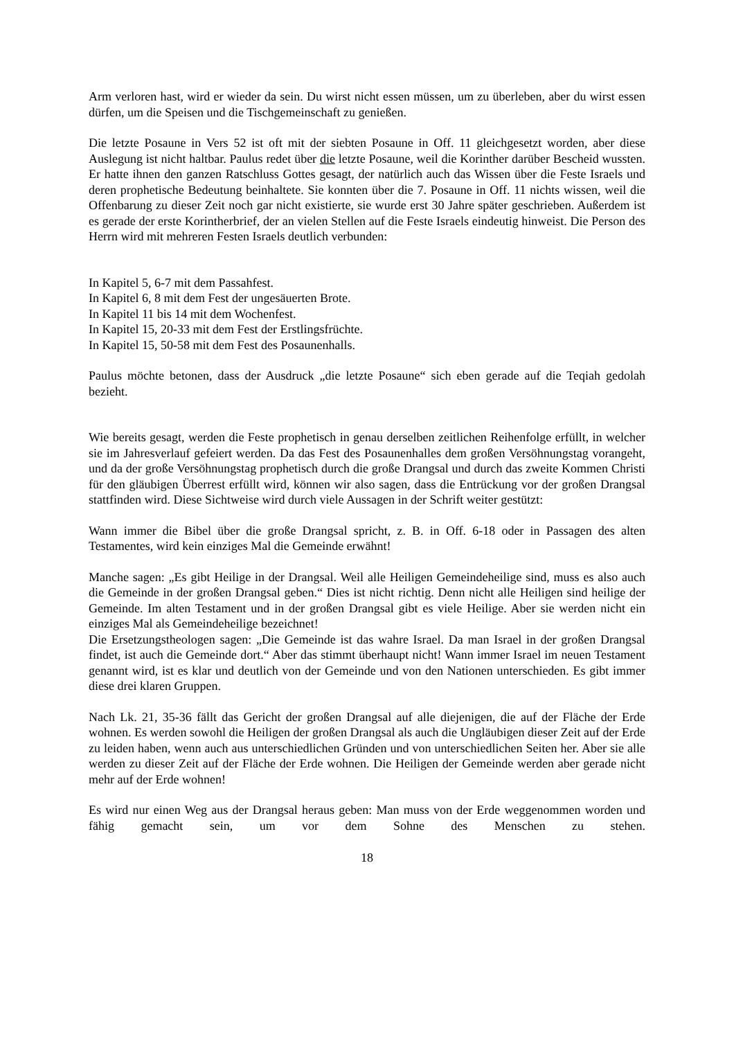Arm verloren hast, wird er wieder da sein. Du wirst nicht essen müssen, um zu überleben, aber du wirst essen dürfen, um die Speisen und die Tischgemeinschaft zu genießen.
Die letzte Posaune in Vers 52 ist oft mit der siebten Posaune in Off. 11 gleichgesetzt worden, aber diese Auslegung ist nicht haltbar. Paulus redet über die letzte Posaune, weil die Korinther darüber Bescheid wussten. Er hatte ihnen den ganzen Ratschluss Gottes gesagt, der natürlich auch das Wissen über die Feste Israels und deren prophetische Bedeutung beinhaltete. Sie konnten über die 7. Posaune in Off. 11 nichts wissen, weil die Offenbarung zu dieser Zeit noch gar nicht existierte, sie wurde erst 30 Jahre später geschrieben. Außerdem ist es gerade der erste Korintherbrief, der an vielen Stellen auf die Feste Israels eindeutig hinweist. Die Person des Herrn wird mit mehreren Festen Israels deutlich verbunden:
In Kapitel 5, 6-7 mit dem Passahfest.
In Kapitel 6, 8 mit dem Fest der ungesäuerten Brote.
In Kapitel 11 bis 14 mit dem Wochenfest.
In Kapitel 15, 20-33 mit dem Fest der Erstlingsfrüchte.
In Kapitel 15, 50-58 mit dem Fest des Posaunenhalls.
Paulus möchte betonen, dass der Ausdruck „die letzte Posaune“ sich eben gerade auf die Teqiah gedolah bezieht.
Wie bereits gesagt, werden die Feste prophetisch in genau derselben zeitlichen Reihenfolge erfüllt, in welcher sie im Jahresverlauf gefeiert werden. Da das Fest des Posaunenhalles dem großen Versöhnungstag vorangeht, und da der große Versöhnungstag prophetisch durch die große Drangsal und durch das zweite Kommen Christi für den gläubigen Überrest erfüllt wird, können wir also sagen, dass die Entrückung vor der großen Drangsal stattfinden wird. Diese Sichtweise wird durch viele Aussagen in der Schrift weiter gestützt:
Wann immer die Bibel über die große Drangsal spricht, z. B. in Off. 6-18 oder in Passagen des alten Testamentes, wird kein einziges Mal die Gemeinde erwähnt!
Manche sagen: „Es gibt Heilige in der Drangsal. Weil alle Heiligen Gemeindeheilige sind, muss es also auch die Gemeinde in der großen Drangsal geben.“ Dies ist nicht richtig. Denn nicht alle Heiligen sind heilige der Gemeinde. Im alten Testament und in der großen Drangsal gibt es viele Heilige. Aber sie werden nicht ein einziges Mal als Gemeindeheilige bezeichnet!
Die Ersetzungstheologen sagen: „Die Gemeinde ist das wahre Israel. Da man Israel in der großen Drangsal findet, ist auch die Gemeinde dort.“ Aber das stimmt überhaupt nicht! Wann immer Israel im neuen Testament genannt wird, ist es klar und deutlich von der Gemeinde und von den Nationen unterschieden. Es gibt immer diese drei klaren Gruppen.
Nach Lk. 21, 35-36 fällt das Gericht der großen Drangsal auf alle diejenigen, die auf der Fläche der Erde wohnen. Es werden sowohl die Heiligen der großen Drangsal als auch die Ungläubigen dieser Zeit auf der Erde zu leiden haben, wenn auch aus unterschiedlichen Gründen und von unterschiedlichen Seiten her. Aber sie alle werden zu dieser Zeit auf der Fläche der Erde wohnen. Die Heiligen der Gemeinde werden aber gerade nicht mehr auf der Erde wohnen!
Es wird nur einen Weg aus der Drangsal heraus geben: Man muss von der Erde weggenommen worden und fähig gemacht sein, um vor dem Sohne des Menschen zu stehen.
18